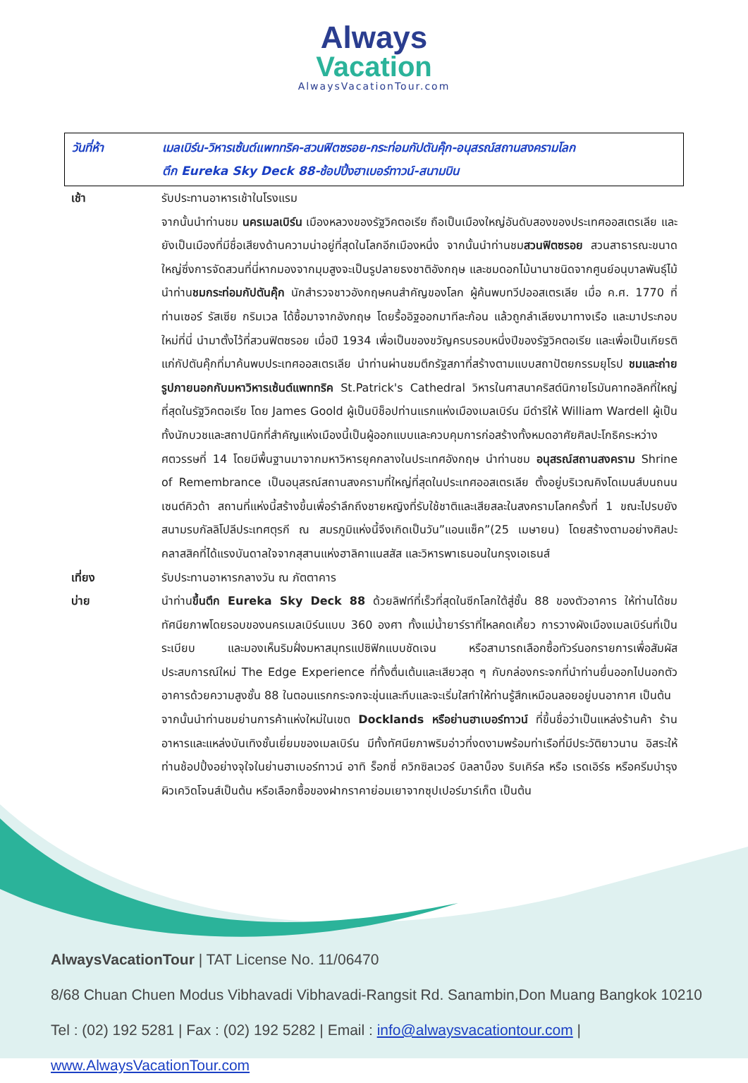Always
Vacation
AlwaysVacationTour.com
วันที่ห้า เมลเบิร์น-วิหารเซ้นต์แพททริค-สวนฟิตซรอย-กระท่อมกัปตันคุ๊ก-อนุสรณ์สถานสงครามโลก
ตึก Eureka Sky Deck 88-ช้อปปิ้งฮาเบอร์ทาวน์-สนามบิน
เช้า รับประทานอาหารเช้าในโรงแรม
จากนั้นนำท่านชม นครเมลเบิร์น เมืองหลวงของรัฐวิคตอเรีย ถือเป็นเมืองใหญ่อันดับสองของประเทศออสเตรเลีย และยังเป็นเมืองที่มีชื่อเสียงด้านความน่าอยู่ที่สุดในโลกอีกเมืองหนึ่ง จากนั้นนำท่านชมสวนฟิตซรอย สวนสาธารณะขนาดใหญ่ซึ่งการจัดสวนที่นี่หากมองจากมุมสูงจะเป็นรูปลายธงชาติอังกฤษ และชมดอกไม้นานาชนิดจากศูนย์อนุบาลพันธุ์ไม้ นำท่านชมกระท่อมกัปตันคุ๊ก นักสำรวจชาวอังกฤษคนสำคัญของโลก ผู้ค้นพบทวีปออสเตรเลีย เมื่อ ค.ศ. 1770 ที่ท่านเซอร์ รัสเซีย กริมเวล ได้ซื้อมาจากอังกฤษ โดยรื้ออิฐออกมาทีละก้อน แล้วถูกลำเลียงมาทางเรือ และมาประกอบใหม่ที่นี่ นำมาตั้งไว้ที่สวนฟิตซรอย เมื่อปี 1934 เพื่อเป็นของขวัญครบรอบหนึ่งปีของรัฐวิคตอเรีย และเพื่อเป็นเกียรติแก่กัปตันคุ๊กที่มาค้นพบประเทศออสเตรเลีย นำท่านผ่านชมตึกรัฐสภาที่สร้างตามแบบสถาปัตยกรรมยุโรป ชมและถ่ายรูปภายนอกกับมหาวิหารเซ้นต์แพททริค St.Patrick's Cathedral วิหารในศาสนาคริสต์นิกายโรมันคาทอลิคที่ใหญ่ที่สุดในรัฐวิคตอเรีย โดย James Goold ผู้เป็นบิช็อปท่านแรกแห่งเมืองเมลเบิร์น มีดำริให้ William Wardell ผู้เป็นทั้งนักบวชและสถาปนิกที่สำคัญแห่งเมืองนี้เป็นผู้ออกแบบและควบคุมการก่อสร้างทั้งหมดอาศัยศิลปะโกธิคระหว่างศตวรรษที่ 14 โดยมีพื้นฐานมาจากมหาวิหารยุคกลางในประเทศอังกฤษ นำท่านชม อนุสรณ์สถานสงคราม Shrine of Remembrance เป็นอนุสรณ์สถานสงครามที่ใหญ่ที่สุดในประเทศออสเตรเลีย ตั้งอยู่บริเวณคิงโดเมนส์บนถนนเซนต์คิวด้า สถานที่แห่งนี้สร้างขึ้นเพื่อรำลึกถึงชายหญิงที่รับใช้ชาติและเสียสละในสงครามโลกครั้งที่ 1 ขณะไปรบยังสนามรบกัลลิโปลีประเทศตุรกี ณ สมรภูมิแห่งนี้จึงเกิดเป็นวัน”แอนแซ็ค”(25 เมษายน) โดยสร้างตามอย่างศิลปะคลาสสิคที่ได้แรงบันดาลใจจากสุสานแห่งฮาลิคาแนสสัส และวิหารพาเธนอนในกรุงเอเธนส์
เที่ยง รับประทานอาหารกลางวัน ณ ภัตตาคาร
บ่าย นำท่านขึ้นตึก Eureka Sky Deck 88 ด้วยลิฟท์ที่เร็วที่สุดในซีกโลกใต้สู่ชั้น 88 ของตัวอาคาร ให้ท่านได้ชมทัศนียภาพโดยรอบของนครเมลเบิร์นแบบ 360 องศา ทั้งแม่น้ำยาร์ราที่ไหลคดเคี้ยว การวางผังเมืองเมลเบิร์นที่เป็นระเบียบ และมองเห็นริมฝั่งมหาสมุทรแปซิฟิกแบบชัดเจน หรือสามารถเลือกซื้อทัวร์นอกรายการเพื่อสัมผัสประสบการณ์ใหม่ The Edge Experience ที่ทั้งตื่นเต้นและเสียวสุด ๆ กับกล่องกระจกที่นำท่านยื่นออกไปนอกตัวอาคารด้วยความสูงชั้น 88 ในตอนแรกกระจกจะขุ่นและทึบและจะเริ่มใสทำให้ท่านรู้สึกเหมือนลอยอยู่บนอากาศ เป็นต้น
จากนั้นนำท่านชมย่านการค้าแห่งใหม่ในเขต Docklands หรือย่านฮาเบอร์ทาวน์ ที่ขึ้นชื่อว่าเป็นแหล่งร้านค้า ร้านอาหารและแหล่งบันเทิงชั้นเยี่ยมของเมลเบิร์น มีทั้งทัศนียภาพริมอ่าวที่งดงามพร้อมท่าเรือที่มีประวัติยาวนาน อิสระให้ท่านช้อปปิ้งอย่างจุใจในย่านฮาเบอร์ทาวน์ อาทิ ร็อกซี่ ควิกซิลเวอร์ บิลลาบ็อง ริบเคิร์ล หรือ เรดเอิร์ธ หรือครีมบำรุงผิวเควิดโจนส์เป็นต้น หรือเลือกซื้อของฝากราคาย่อมเยาจากซุปเปอร์มาร์เก็ต เป็นต้น
AlwaysVacationTour | TAT License No. 11/06470
8/68 Chuan Chuen Modus Vibhavadi Vibhavadi-Rangsit Rd. Sanambin,Don Muang Bangkok 10210
Tel : (02) 192 5281 | Fax : (02) 192 5282 | Email : info@alwaysvacationtour.com | www.AlwaysVacationTour.com